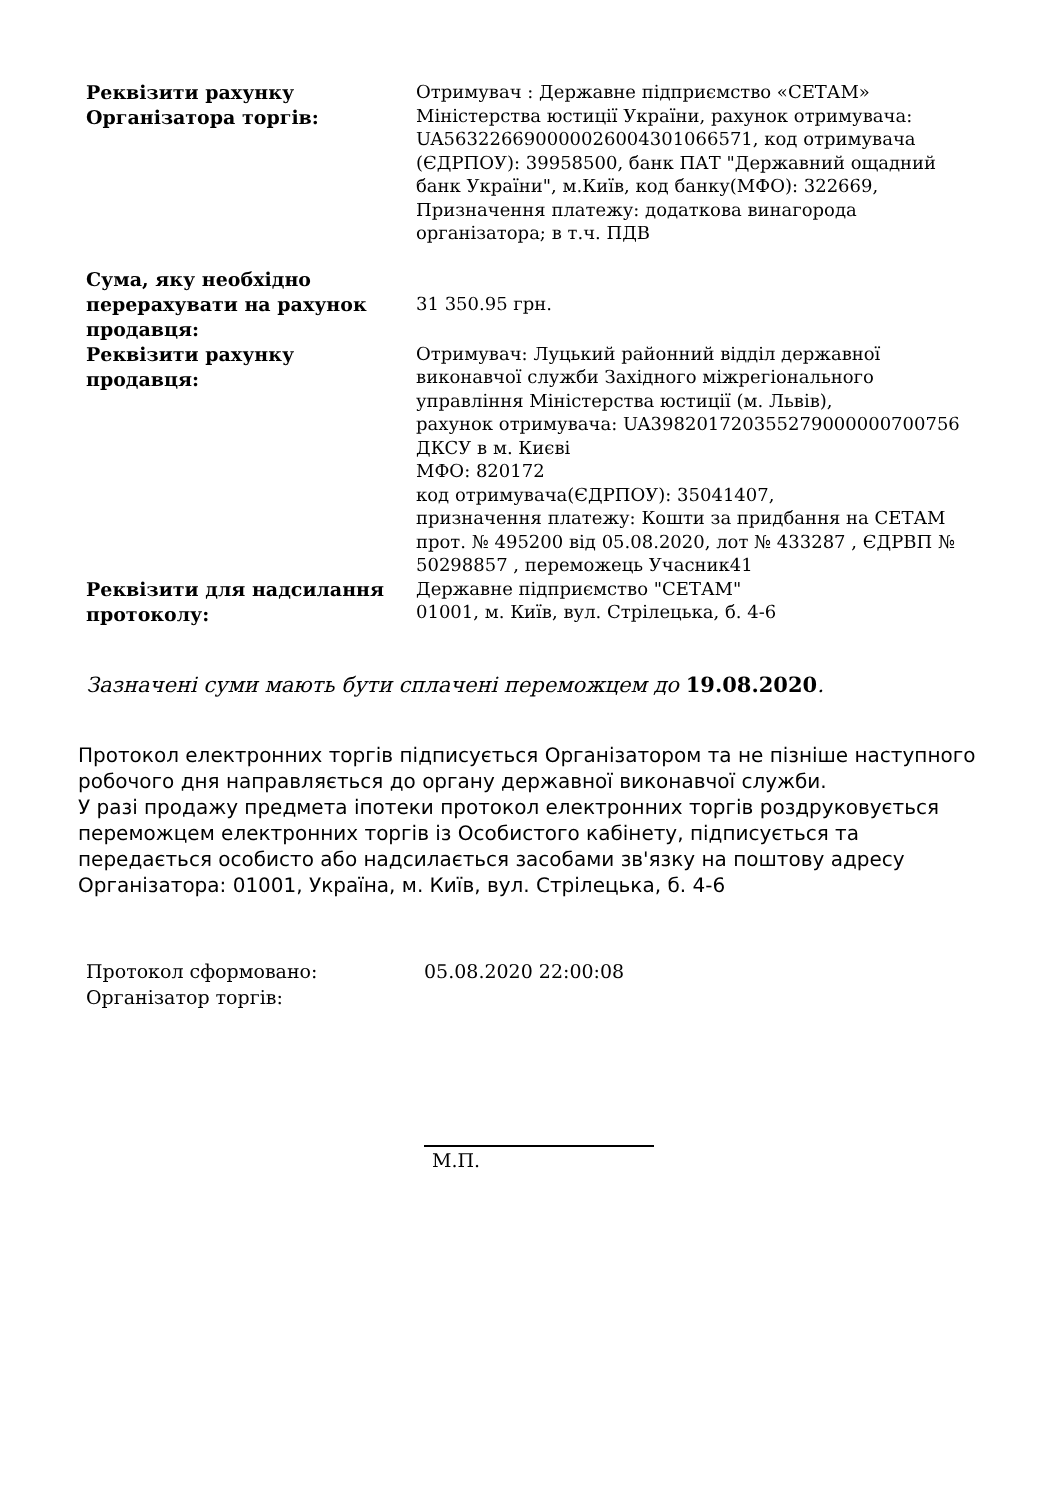| Реквізити рахунку Організатора торгів: | Отримувач : Державне підприємство «СЕТАМ» Міністерства юстиції України, рахунок отримувача: UA563226690000026004301066571, код отримувача (ЄДРПОУ): 39958500, банк ПАТ "Державний ощадний банк України", м.Київ, код банку(МФО): 322669, Призначення платежу: додаткова винагорода організатора; в т.ч. ПДВ |
| Сума, яку необхідно перерахувати на рахунок продавця: | 31 350.95 грн. |
| Реквізити рахунку продавця: | Отримувач: Луцький районний відділ державної виконавчої служби Західного міжрегіонального управління Міністерства юстиції (м. Львів), рахунок отримувача: UA398201720355279000000700756 ДКСУ в м. Києві МФО: 820172 код отримувача(ЄДРПОУ): 35041407, призначення платежу: Кошти за придбання на СЕТАМ прот. № 495200 від 05.08.2020, лот № 433287 , ЄДРВП № 50298857 , переможець Учасник41 |
| Реквізити для надсилання протоколу: | Державне підприємство "СЕТАМ" 01001, м. Київ, вул. Стрілецька, б. 4-6 |
Зазначені суми мають бути сплачені переможцем до 19.08.2020.
Протокол електронних торгів підписується Організатором та не пізніше наступного робочого дня направляється до органу державної виконавчої служби.
У разі продажу предмета іпотеки протокол електронних торгів роздруковується переможцем електронних торгів із Особистого кабінету, підписується та передається особисто або надсилається засобами зв'язку на поштову адресу Організатора: 01001, Україна, м. Київ, вул. Стрілецька, б. 4-6
| Протокол сформовано: | 05.08.2020 22:00:08 |
| Організатор торгів: | |
| | М.П. |